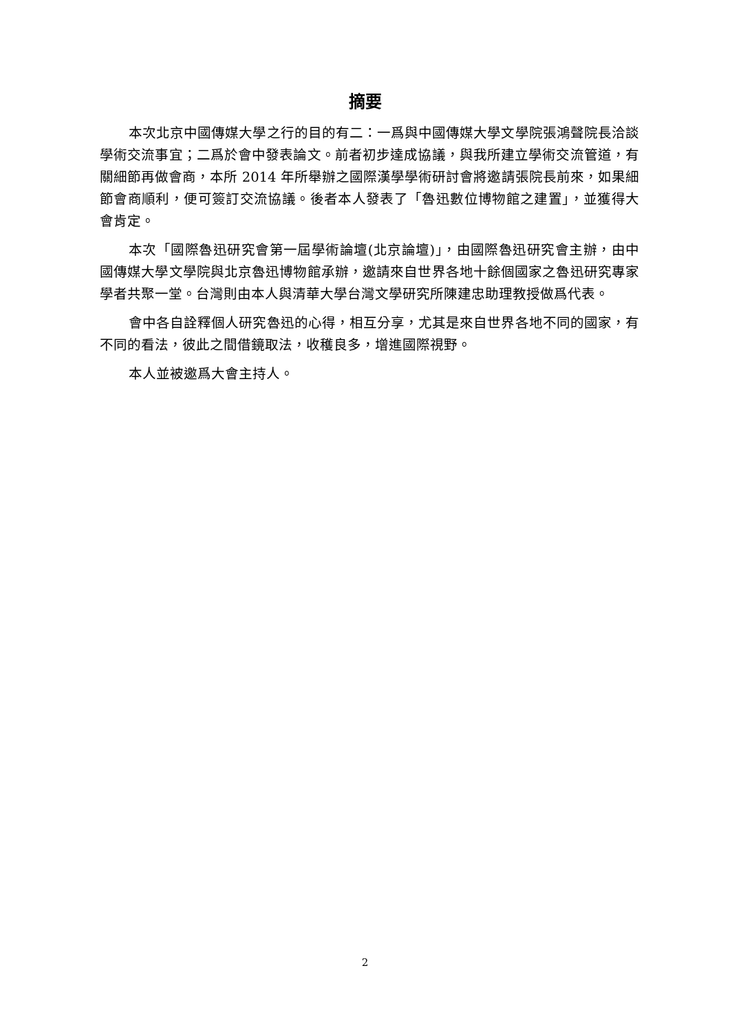摘要
本次北京中國傳媒大學之行的目的有二：一爲與中國傳媒大學文學院張鴻聲院長洽談學術交流事宜；二爲於會中發表論文。前者初步達成協議，與我所建立學術交流管道，有關細節再做會商，本所 2014 年所舉辦之國際漢學學術研討會將邀請張院長前來，如果細節會商順利，便可簽訂交流協議。後者本人發表了「魯迅數位博物館之建置」，並獲得大會肯定。
本次「國際魯迅研究會第一屆學術論壇(北京論壇)」，由國際魯迅研究會主辦，由中國傳媒大學文學院與北京魯迅博物館承辦，邀請來自世界各地十餘個國家之魯迅研究專家學者共聚一堂。台灣則由本人與清華大學台灣文學研究所陳建忠助理教授做爲代表。
會中各自詮釋個人研究魯迅的心得，相互分享，尤其是來自世界各地不同的國家，有不同的看法，彼此之間借鏡取法，收穫良多，增進國際視野。
本人並被邀爲大會主持人。
2